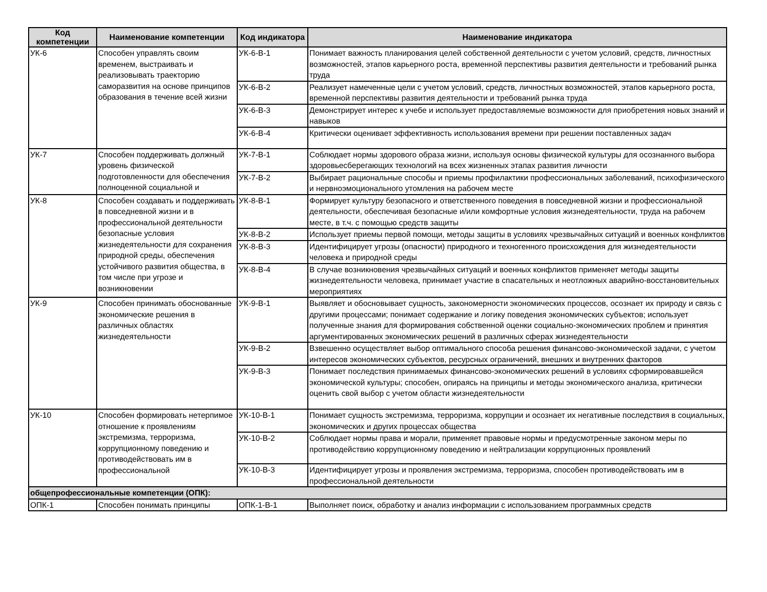| Код компетенции | Наименование компетенции | Код индикатора | Наименование индикатора |
| --- | --- | --- | --- |
| УК-6 | Способен управлять своим временем, выстраивать и реализовывать траекторию саморазвития на основе принципов образования в течение всей жизни | УК-6-В-1 | Понимает важность планирования целей собственной деятельности с учетом условий, средств, личностных возможностей, этапов карьерного роста, временной перспективы развития деятельности и требований рынка труда |
| | | УК-6-В-2 | Реализует намеченные цели с учетом условий, средств, личностных возможностей, этапов карьерного роста, временной перспективы развития деятельности и требований рынка труда |
| | | УК-6-В-3 | Демонстрирует интерес к учебе и использует предоставляемые возможности для приобретения новых знаний и навыков |
| | | УК-6-В-4 | Критически оценивает эффективность использования времени при решении поставленных задач |
| УК-7 | Способен поддерживать должный уровень физической подготовленности для обеспечения полноценной социальной и | УК-7-В-1 | Соблюдает нормы здорового образа жизни, используя основы физической культуры для осознанного выбора здоровьесберегающих технологий на всех жизненных этапах развития личности |
| | | УК-7-В-2 | Выбирает рациональные способы и приемы профилактики профессиональных заболеваний, психофизического и нервноэмоционального утомления на рабочем месте |
| УК-8 | Способен создавать и поддерживать в повседневной жизни и в профессиональной деятельности безопасные условия жизнедеятельности для сохранения природной среды, обеспечения устойчивого развития общества, в том числе при угрозе и возникновении | УК-8-В-1 | Формирует культуру безопасного и ответственного поведения в повседневной жизни и профессиональной деятельности, обеспечивая безопасные и/или комфортные условия жизнедеятельности, труда на рабочем месте, в т.ч. с помощью средств защиты |
| | | УК-8-В-2 | Использует приемы первой помощи, методы защиты в условиях чрезвычайных ситуаций и военных конфликтов |
| | | УК-8-В-3 | Идентифицирует угрозы (опасности) природного и техногенного происхождения для жизнедеятельности человека и природной среды |
| | | УК-8-В-4 | В случае возникновения чрезвычайных ситуаций и военных конфликтов применяет методы защиты жизнедеятельности человека, принимает участие в спасательных и неотложных аварийно-восстановительных мероприятиях |
| УК-9 | Способен принимать обоснованные экономические решения в различных областях жизнедеятельности | УК-9-В-1 | Выявляет и обосновывает сущность, закономерности экономических процессов, осознает их природу и связь с другими процессами; понимает содержание и логику поведения экономических субъектов; использует полученные знания для формирования собственной оценки социально-экономических проблем и принятия аргументированных экономических решений в различных сферах жизнедеятельности |
| | | УК-9-В-2 | Взвешенно осуществляет выбор оптимального способа решения финансово-экономической задачи, с учетом интересов экономических субъектов, ресурсных ограничений, внешних и внутренних факторов |
| | | УК-9-В-3 | Понимает последствия принимаемых финансово-экономических решений в условиях сформировавшейся экономической культуры; способен, опираясь на принципы и методы экономического анализа, критически оценить свой выбор с учетом области жизнедеятельности |
| УК-10 | Способен формировать нетерпимое отношение к проявлениям экстремизма, терроризма, коррупционному поведению и противодействовать им в профессиональной | УК-10-В-1 | Понимает сущность экстремизма, терроризма, коррупции и осознает их негативные последствия в социальных, экономических и других процессах общества |
| | | УК-10-В-2 | Соблюдает нормы права и морали, применяет правовые нормы и предусмотренные законом меры по противодействию коррупционному поведению и нейтрализации коррупционных проявлений |
| | | УК-10-В-3 | Идентифицирует угрозы и проявления экстремизма, терроризма, способен противодействовать им в профессиональной деятельности |
| общепрофессиональные компетенции (ОПК): | | | |
| ОПК-1 | Способен понимать принципы | ОПК-1-В-1 | Выполняет поиск, обработку и анализ информации с использованием программных средств |